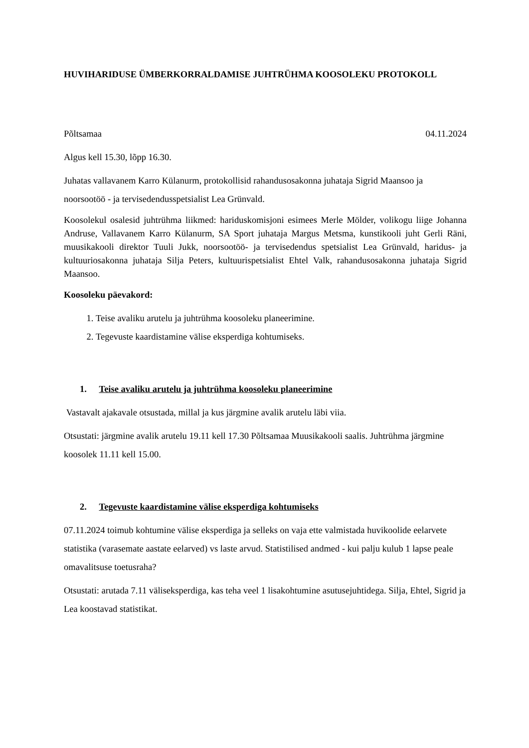HUVIHARIDUSE ÜMBERKORRALDAMISE JUHTRÜHMA KOOSOLEKU PROTOKOLL
Põltsamaa 04.11.2024
Algus kell 15.30, lõpp 16.30.
Juhatas vallavanem Karro Külanurm, protokollisid rahandusosakonna juhataja Sigrid Maansoo ja noorsootöö - ja tervisedendusspetsialist Lea Grünvald.
Koosolekul osalesid juhtrühma liikmed: hariduskomisjoni esimees Merle Mölder, volikogu liige Johanna Andruse, Vallavanem Karro Külanurm, SA Sport juhataja Margus Metsma, kunstikooli juht Gerli Räni, muusikakooli direktor Tuuli Jukk, noorsootöö- ja tervisedendus spetsialist Lea Grünvald, haridus- ja kultuuriosakonna juhataja Silja Peters, kultuurispetsialist Ehtel Valk, rahandusosakonna juhataja Sigrid Maansoo.
Koosoleku päevakord:
1. Teise avaliku arutelu ja juhtrühma koosoleku planeerimine.
2. Tegevuste kaardistamine välise eksperdiga kohtumiseks.
1. Teise avaliku arutelu ja juhtrühma koosoleku planeerimine
Vastavalt ajakavale otsustada, millal ja kus järgmine avalik arutelu läbi viia.
Otsustati: järgmine avalik arutelu 19.11 kell 17.30 Põltsamaa Muusikakooli saalis. Juhtrühma järgmine koosolek 11.11 kell 15.00.
2. Tegevuste kaardistamine välise eksperdiga kohtumiseks
07.11.2024 toimub kohtumine välise eksperdiga ja selleks on vaja ette valmistada huvikoolide eelarvete statistika (varasemate aastate eelarved) vs laste arvud. Statistilised andmed - kui palju kulub 1 lapse peale omavalitsuse toetusraha?
Otsustati: arutada 7.11 väliseksperdiga, kas teha veel 1 lisakohtumine asutusejuhtidega. Silja, Ehtel, Sigrid ja Lea koostavad statistikat.